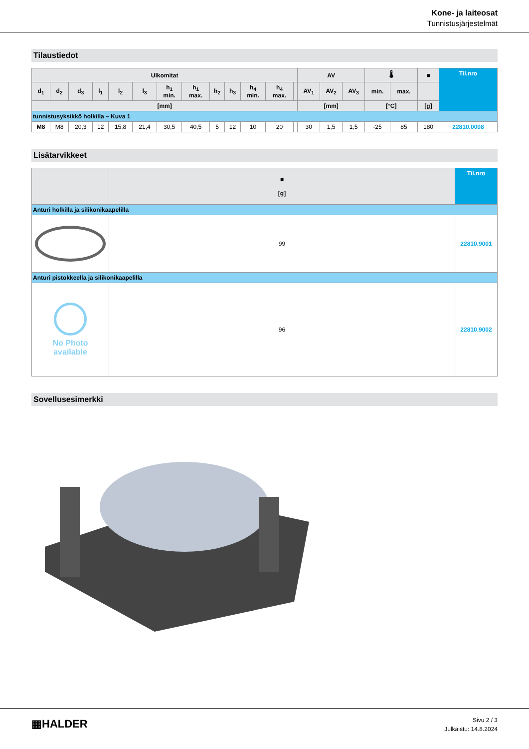Kone- ja laiteosat
Tunnistusjärjestelmät
Tilaustiedot
| Ulkomitat | | | | | | | | | | | | | AV | | | 🌡 | | ■ | Til.nro |
| --- | --- | --- | --- | --- | --- | --- | --- | --- | --- | --- | --- | --- | --- | --- | --- | --- | --- | --- | --- |
| d<sub>1</sub> | d<sub>2</sub> | d<sub>3</sub> | l<sub>1</sub> | l<sub>2</sub> | l<sub>3</sub> | h<sub>1</sub> min. | h<sub>1</sub> max. | h<sub>2</sub> | h<sub>3</sub> | h<sub>4</sub> min. | h<sub>4</sub> max. | | AV<sub>1</sub> | AV<sub>2</sub> | AV<sub>3</sub> | min. | max. | | |
| [mm] | | | | | | | | | | | | | [mm] | | | [°C] | | [g] | |
| tunnistusyksikkö holkilla – Kuva 1 | | | | | | | | | | | | | | | | | | | |
| M8 | M8 | 20,3 | 12 | 15,8 | 21,4 | 30,5 | 40,5 | 5 | 12 | 10 | 20 | | 30 | 1,5 | 1,5 | -25 | 85 | 180 | 22810.0008 |
Lisätarvikkeet
| | ■ [g] | Til.nro |
| --- | --- | --- |
| Anturi holkilla ja silikonikaapelilla | | |
| | 99 | 22810.9001 |
| Anturi pistokkeella ja silikonikaapelilla | | |
| No Photo available | 96 | 22810.9002 |
Sovellusesimerkki
▦HALDER
Sivu 2 / 3
Julkaistu: 14.8.2024